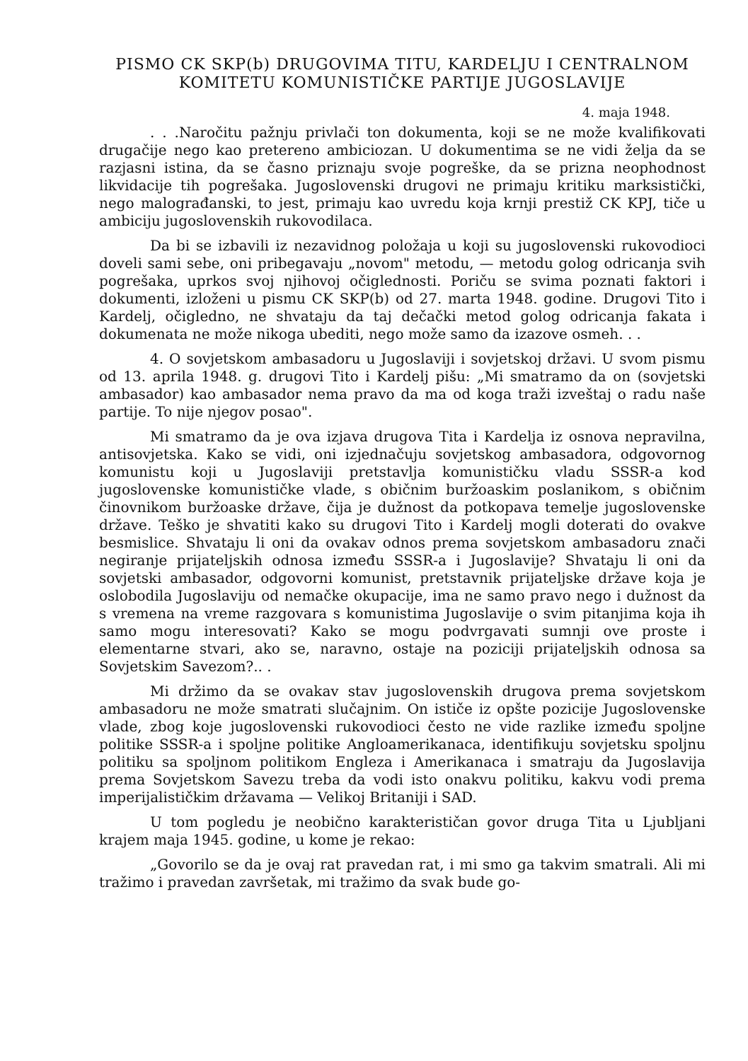PISMO CK SKP(b) DRUGOVIMA TITU, KARDELJU I CENTRALNOM
KOMITETU KOMUNISTIČKE PARTIJE JUGOSLAVIJE
4. maja 1948.
. . .Naročitu pažnju privlači ton dokumenta, koji se ne može kvalifikovati drugačije nego kao pretereno ambiciozan. U dokumentima se ne vidi želja da se razjasni istina, da se časno priznaju svoje pogreške, da se prizna neophodnost likvidacije tih pogrešaka. Jugoslovenski drugovi ne primaju kritiku marksistički, nego malograđanski, to jest, primaju kao uvredu koja krnji prestiž CK KPJ, tiče u ambiciju jugoslovenskih rukovodilaca.
Da bi se izbavili iz nezavidnog položaja u koji su jugoslovenski rukovodioci doveli sami sebe, oni pribegavaju „novom" metodu, — metodu golog odricanja svih pogrešaka, uprkos svoj njihovoj očiglednosti. Poriču se svima poznati faktori i dokumenti, izloženi u pismu CK SKP(b) od 27. marta 1948. godine. Drugovi Tito i Kardelj, očigledno, ne shvataju da taj dečački metod golog odricanja fakata i dokumenata ne može nikoga ubediti, nego može samo da izazove osmeh. . .
4. O sovjetskom ambasadoru u Jugoslaviji i sovjetskoj državi. U svom pismu od 13. aprila 1948. g. drugovi Tito i Kardelj pišu: „Mi smatramo da on (sovjetski ambasador) kao ambasador nema pravo da ma od koga traži izveštaj o radu naše partije. To nije njegov posao".
Mi smatramo da je ova izjava drugova Tita i Kardelja iz osnova nepravilna, antisovjetska. Kako se vidi, oni izjednačuju sovjetskog ambasadora, odgovornog komunistu koji u Jugoslaviji pretstavlja komunističku vladu SSSR-a kod jugoslovenske komunističke vlade, s običnim buržoaskim poslanikom, s običnim činovnikom buržoaske države, čija je dužnost da potkopava temelje jugoslovenske države. Teško je shvatiti kako su drugovi Tito i Kardelj mogli doterati do ovakve besmislice. Shvataju li oni da ovakav odnos prema sovjetskom ambasadoru znači negiranje prijateljskih odnosa između SSSR-a i Jugoslavije? Shvataju li oni da sovjetski ambasador, odgovorni komunist, pretstavnik prijateljske države koja je oslobodila Jugoslaviju od nemačke okupacije, ima ne samo pravo nego i dužnost da s vremena na vreme razgovara s komunistima Jugoslavije o svim pitanjima koja ih samo mogu interesovati? Kako se mogu podvrgavati sumnji ove proste i elementarne stvari, ako se, naravno, ostaje na poziciji prijateljskih odnosa sa Sovjetskim Savezom?.. .
Mi držimo da se ovakav stav jugoslovenskih drugova prema sovjetskom ambasadoru ne može smatrati slučajnim. On ističe iz opšte pozicije Jugoslovenske vlade, zbog koje jugoslovenski rukovodioci često ne vide razlike između spoljne politike SSSR-a i spoljne politike Angloamerikanaca, identifikuju sovjetsku spoljnu politiku sa spoljnom politikom Engleza i Amerikanaca i smatraju da Jugoslavija prema Sovjetskom Savezu treba da vodi isto onakvu politiku, kakvu vodi prema imperijalističkim državama — Velikoj Britaniji i SAD.
U tom pogledu je neobično karakterističan govor druga Tita u Ljubljani krajem maja 1945. godine, u kome je rekao:
„Govorilo se da je ovaj rat pravedan rat, i mi smo ga takvim smatrali. Ali mi tražimo i pravedan završetak, mi tražimo da svak bude go-